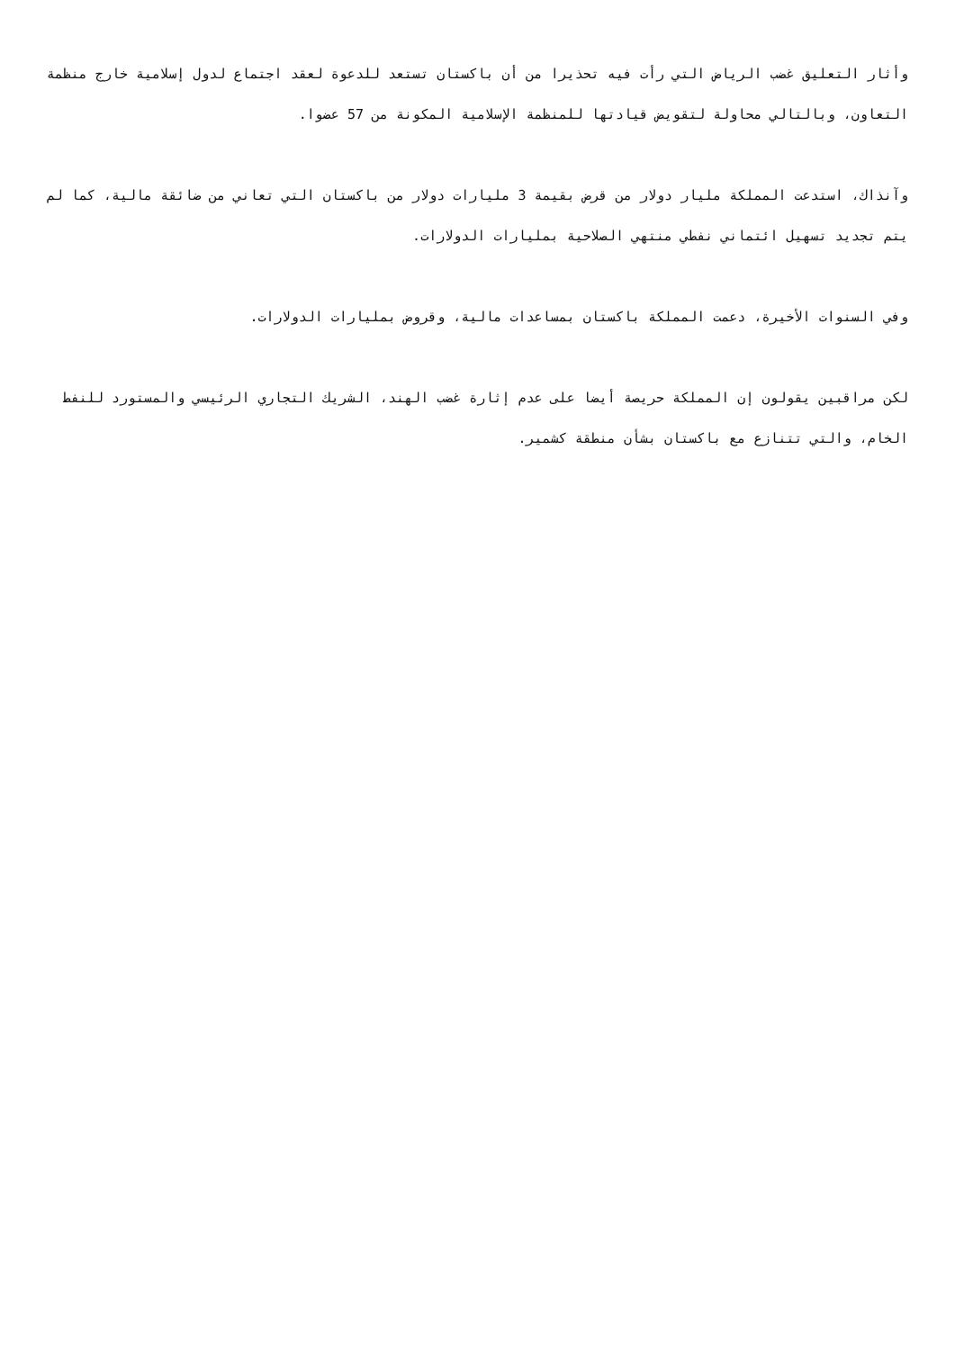وأثار التعليق غضب الرياض التي رأت فيه تحذيرا من أن باكستان تستعد للدعوة لعقد اجتماع لدول إسلامية خارج منظمة التعاون، وبالتالي محاولة لتقويض قيادتها للمنظمة الإسلامية المكونة من 57 عضوا.
وآنذاك، استدعت المملكة مليار دولار من قرض بقيمة 3 مليارات دولار من باكستان التي تعاني من ضائقة مالية، كما لم يتم تجديد تسهيل ائتماني نفطي منتهي الصلاحية بمليارات الدولارات.
وفي السنوات الأخيرة، دعمت المملكة باكستان بمساعدات مالية، وقروض بمليارات الدولارات.
لكن مراقبين يقولون إن المملكة حريصة أيضا على عدم إثارة غضب الهند، الشريك التجاري الرئيسي والمستورد للنفط الخام، والتي تتنازع مع باكستان بشأن منطقة كشمير.